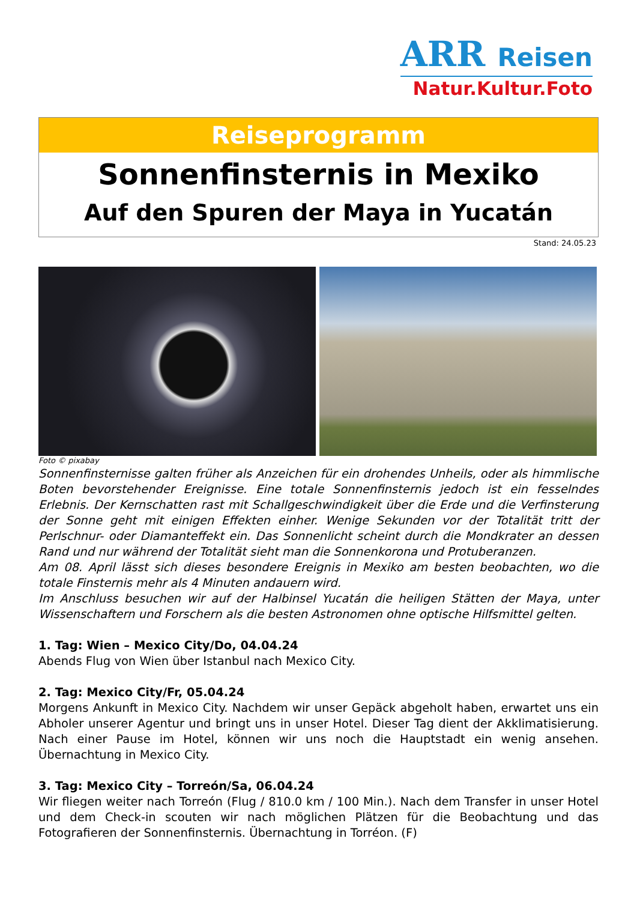ARR Reisen
Natur.Kultur.Foto
Reiseprogramm
Sonnenfinsternis in Mexiko
Auf den Spuren der Maya in Yucatán
Stand: 24.05.23
Foto © pixabay
Sonnenfinsternisse galten früher als Anzeichen für ein drohendes Unheils, oder als himmlische Boten bevorstehender Ereignisse. Eine totale Sonnenfinsternis jedoch ist ein fesselndes Erlebnis. Der Kernschatten rast mit Schallgeschwindigkeit über die Erde und die Verfinsterung der Sonne geht mit einigen Effekten einher. Wenige Sekunden vor der Totalität tritt der Perlschnur- oder Diamanteffekt ein. Das Sonnenlicht scheint durch die Mondkrater an dessen Rand und nur während der Totalität sieht man die Sonnenkorona und Protuberanzen.
Am 08. April lässt sich dieses besondere Ereignis in Mexiko am besten beobachten, wo die totale Finsternis mehr als 4 Minuten andauern wird.
Im Anschluss besuchen wir auf der Halbinsel Yucatán die heiligen Stätten der Maya, unter Wissenschaftern und Forschern als die besten Astronomen ohne optische Hilfsmittel gelten.
1. Tag: Wien – Mexico City/Do, 04.04.24
Abends Flug von Wien über Istanbul nach Mexico City.
2. Tag: Mexico City/Fr, 05.04.24
Morgens Ankunft in Mexico City. Nachdem wir unser Gepäck abgeholt haben, erwartet uns ein Abholer unserer Agentur und bringt uns in unser Hotel. Dieser Tag dient der Akklimatisierung. Nach einer Pause im Hotel, können wir uns noch die Hauptstadt ein wenig ansehen. Übernachtung in Mexico City.
3. Tag: Mexico City – Torreón/Sa, 06.04.24
Wir fliegen weiter nach Torreón (Flug / 810.0 km / 100 Min.). Nach dem Transfer in unser Hotel und dem Check-in scouten wir nach möglichen Plätzen für die Beobachtung und das Fotografieren der Sonnenfinsternis. Übernachtung in Torréon. (F)